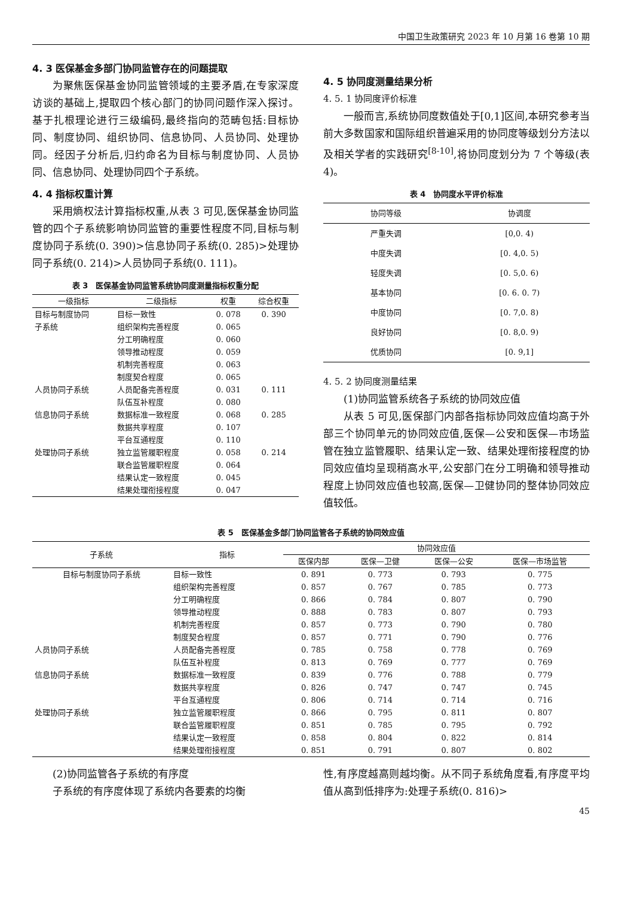中国卫生政策研究 2023 年 10 月第 16 卷第 10 期
4. 3 医保基金多部门协同监管存在的问题提取
为聚焦医保基金协同监管领域的主要矛盾,在专家深度访谈的基础上,提取四个核心部门的协同问题作深入探讨。基于扎根理论进行三级编码,最终指向的范畴包括:目标协同、制度协同、组织协同、信息协同、人员协同、处理协同。经因子分析后,归约命名为目标与制度协同、人员协同、信息协同、处理协同四个子系统。
4. 4 指标权重计算
采用熵权法计算指标权重,从表 3 可见,医保基金协同监管的四个子系统影响协同监管的重要性程度不同,目标与制度协同子系统(0. 390)>信息协同子系统(0. 285)>处理协同子系统(0. 214)>人员协同子系统(0. 111)。
表 3　医保基金协同监管系统协同度测量指标权重分配
| 一级指标 | 二级指标 | 权重 | 综合权重 |
| --- | --- | --- | --- |
| 目标与制度协同 | 目标一致性 | 0. 078 | 0. 390 |
| 子系统 | 组织架构完善程度 | 0. 065 | |
| | 分工明确程度 | 0. 060 | |
| | 领导推动程度 | 0. 059 | |
| | 机制完善程度 | 0. 063 | |
| | 制度契合程度 | 0. 065 | |
| 人员协同子系统 | 人员配备完善程度 | 0. 031 | 0. 111 |
| | 队伍互补程度 | 0. 080 | |
| 信息协同子系统 | 数据标准一致程度 | 0. 068 | 0. 285 |
| | 数据共享程度 | 0. 107 | |
| | 平台互通程度 | 0. 110 | |
| 处理协同子系统 | 独立监管履职程度 | 0. 058 | 0. 214 |
| | 联合监管履职程度 | 0. 064 | |
| | 结果认定一致程度 | 0. 045 | |
| | 结果处理衔接程度 | 0. 047 | |
4. 5 协同度测量结果分析
4. 5. 1 协同度评价标准
一般而言,系统协同度数值处于[0,1]区间,本研究参考当前大多数国家和国际组织普遍采用的协同度等级划分方法以及相关学者的实践研究<sup>[8-10]</sup>,将协同度划分为 7 个等级(表 4)。
表 4　协同度水平评价标准
| 协同等级 | 协调度 |
| --- | --- |
| 严重失调 | [0,0. 4) |
| 中度失调 | [0. 4,0. 5) |
| 轻度失调 | [0. 5,0. 6) |
| 基本协同 | [0. 6. 0. 7) |
| 中度协同 | [0. 7,0. 8) |
| 良好协同 | [0. 8,0. 9) |
| 优质协同 | [0. 9,1] |
4. 5. 2 协同度测量结果
(1)协同监管系统各子系统的协同效应值
从表 5 可见,医保部门内部各指标协同效应值均高于外部三个协同单元的协同效应值,医保—公安和医保—市场监管在独立监管履职、结果认定一致、结果处理衔接程度的协同效应值均呈现稍高水平,公安部门在分工明确和领导推动程度上协同效应值也较高,医保—卫健协同的整体协同效应值较低。
表 5　医保基金多部门协同监管各子系统的协同效应值
| 子系统 | 指标 | 协同效应值 | | | |
| --- | --- | --- | --- | --- | --- |
| | | 医保内部 | 医保—卫健 | 医保—公安 | 医保—市场监管 |
| 目标与制度协同子系统 | 目标一致性 | 0. 891 | 0. 773 | 0. 793 | 0. 775 |
| | 组织架构完善程度 | 0. 857 | 0. 767 | 0. 785 | 0. 773 |
| | 分工明确程度 | 0. 866 | 0. 784 | 0. 807 | 0. 790 |
| | 领导推动程度 | 0. 888 | 0. 783 | 0. 807 | 0. 793 |
| | 机制完善程度 | 0. 857 | 0. 773 | 0. 790 | 0. 780 |
| | 制度契合程度 | 0. 857 | 0. 771 | 0. 790 | 0. 776 |
| 人员协同子系统 | 人员配备完善程度 | 0. 785 | 0. 758 | 0. 778 | 0. 769 |
| | 队伍互补程度 | 0. 813 | 0. 769 | 0. 777 | 0. 769 |
| 信息协同子系统 | 数据标准一致程度 | 0. 839 | 0. 776 | 0. 788 | 0. 779 |
| | 数据共享程度 | 0. 826 | 0. 747 | 0. 747 | 0. 745 |
| | 平台互通程度 | 0. 806 | 0. 714 | 0. 714 | 0. 716 |
| 处理协同子系统 | 独立监管履职程度 | 0. 866 | 0. 795 | 0. 811 | 0. 807 |
| | 联合监管履职程度 | 0. 851 | 0. 785 | 0. 795 | 0. 792 |
| | 结果认定一致程度 | 0. 858 | 0. 804 | 0. 822 | 0. 814 |
| | 结果处理衔接程度 | 0. 851 | 0. 791 | 0. 807 | 0. 802 |
(2)协同监管各子系统的有序度
子系统的有序度体现了系统内各要素的均衡
性,有序度越高则越均衡。从不同子系统角度看,有序度平均值从高到低排序为:处理子系统(0. 816)>
45